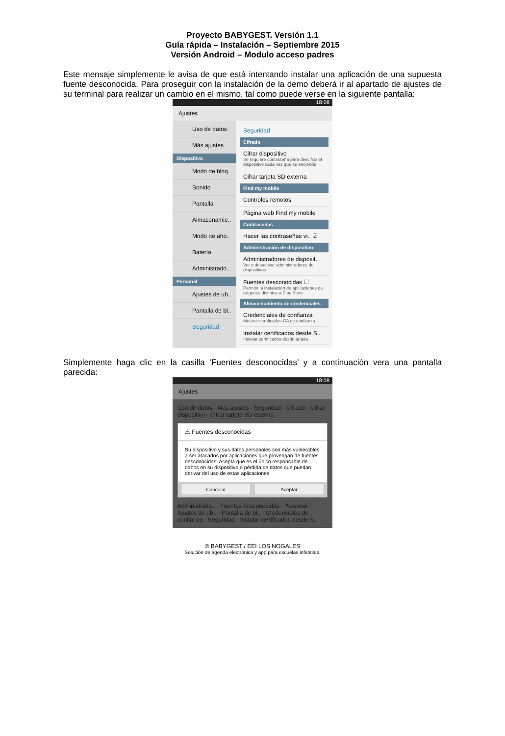Proyecto BABYGEST. Versión 1.1
Guía rápida – Instalación – Septiembre 2015
Versión Android – Modulo acceso padres
Este mensaje simplemente le avisa de que está intentando instalar una aplicación de una supuesta fuente desconocida. Para proseguir con la instalación de la demo deberá ir al apartado de ajustes de su terminal para realizar un cambio en el mismo, tal como puede verse en la siguiente pantalla:
18:08
Ajustes
Uso de datos
Más ajustes
Dispositivo
Modo de bloq..
Sonido
Pantalla
Almacenamie..
Modo de aho..
Batería
Administrado..
Personal
Ajustes de ub..
Pantalla de bl..
Seguridad
Seguridad
Cifrado
Cifrar dispositivo
Se requiere contraseña para descifrar el dispositivo cada vez que se enciende
Cifrar tarjeta SD externa
Find my mobile
Controles remotos
Página web Find my mobile
Contraseñas
Hacer las contraseñas vi.. ☑
Administración de dispositivo
Administradores de disposit..
Ver o desactivar administradores de dispositivos
Fuentes desconocidas ☐
Permitir la instalación de aplicaciones de orígenes distintos a Play Store
Almacenamiento de credenciales
Credenciales de confianza
Mostrar certificados CA de confianza
Instalar certificados desde S..
Instalar certificados desde tarjeta
Simplemente haga clic en la casilla ‘Fuentes desconocidas’ y a continuación vera una pantalla parecida:
18:08
Ajustes
Uso de datos · Más ajustes · Seguridad · Cifrado · Cifrar dispositivo · Cifrar tarjeta SD externa
⚠ Fuentes desconocidas
Su dispositivo y sus datos personales son más vulnerables a ser atacados por aplicaciones que provengan de fuentes desconocidas. Acepta que es el único responsable de daños en su dispositivo o pérdida de datos que puedan derivar del uso de estas aplicaciones
Cancelar Aceptar
Administrado.. · Fuentes desconocidas · Personal · Ajustes de ub.. · Pantalla de bl.. · Credenciales de confianza · Seguridad · Instalar certificados desde S..
© BABYGEST / EEI LOS NOGALES
Solución de agenda electrónica y app para escuelas infantiles.